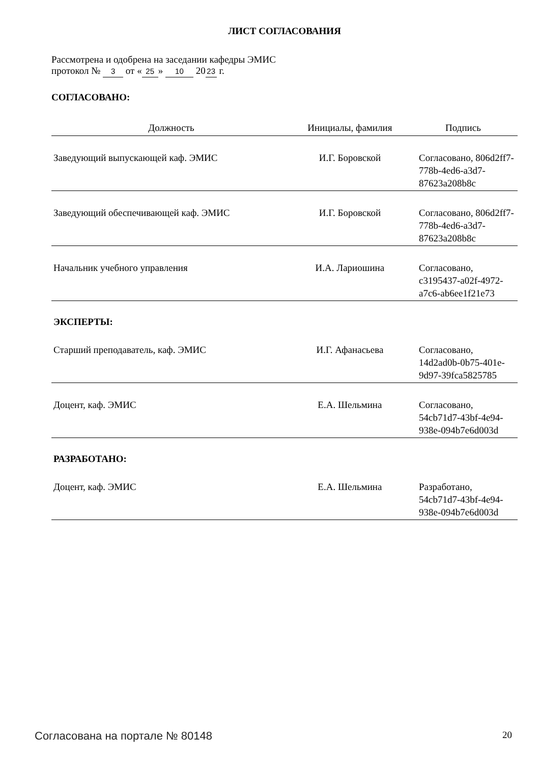ЛИСТ СОГЛАСОВАНИЯ
Рассмотрена и одобрена на заседании кафедры ЭМИС
протокол № 3 от « 25 » 10 20 23 г.
СОГЛАСОВАНО:
| Должность | Инициалы, фамилия | Подпись |
| --- | --- | --- |
| Заведующий выпускающей каф. ЭМИС | И.Г. Боровской | Согласовано, 806d2ff7-778b-4ed6-a3d7-87623a208b8c |
| Заведующий обеспечивающей каф. ЭМИС | И.Г. Боровской | Согласовано, 806d2ff7-778b-4ed6-a3d7-87623a208b8c |
| Начальник учебного управления | И.А. Лариошина | Согласовано, c3195437-a02f-4972-a7c6-ab6ee1f21e73 |
| ЭКСПЕРТЫ: | | |
| Старший преподаватель, каф. ЭМИС | И.Г. Афанасьева | Согласовано, 14d2ad0b-0b75-401e-9d97-39fca5825785 |
| Доцент, каф. ЭМИС | Е.А. Шельмина | Согласовано, 54cb71d7-43bf-4e94-938e-094b7e6d003d |
| РАЗРАБОТАНО: | | |
| Доцент, каф. ЭМИС | Е.А. Шельмина | Разработано, 54cb71d7-43bf-4e94-938e-094b7e6d003d |
Согласована на портале № 80148 20